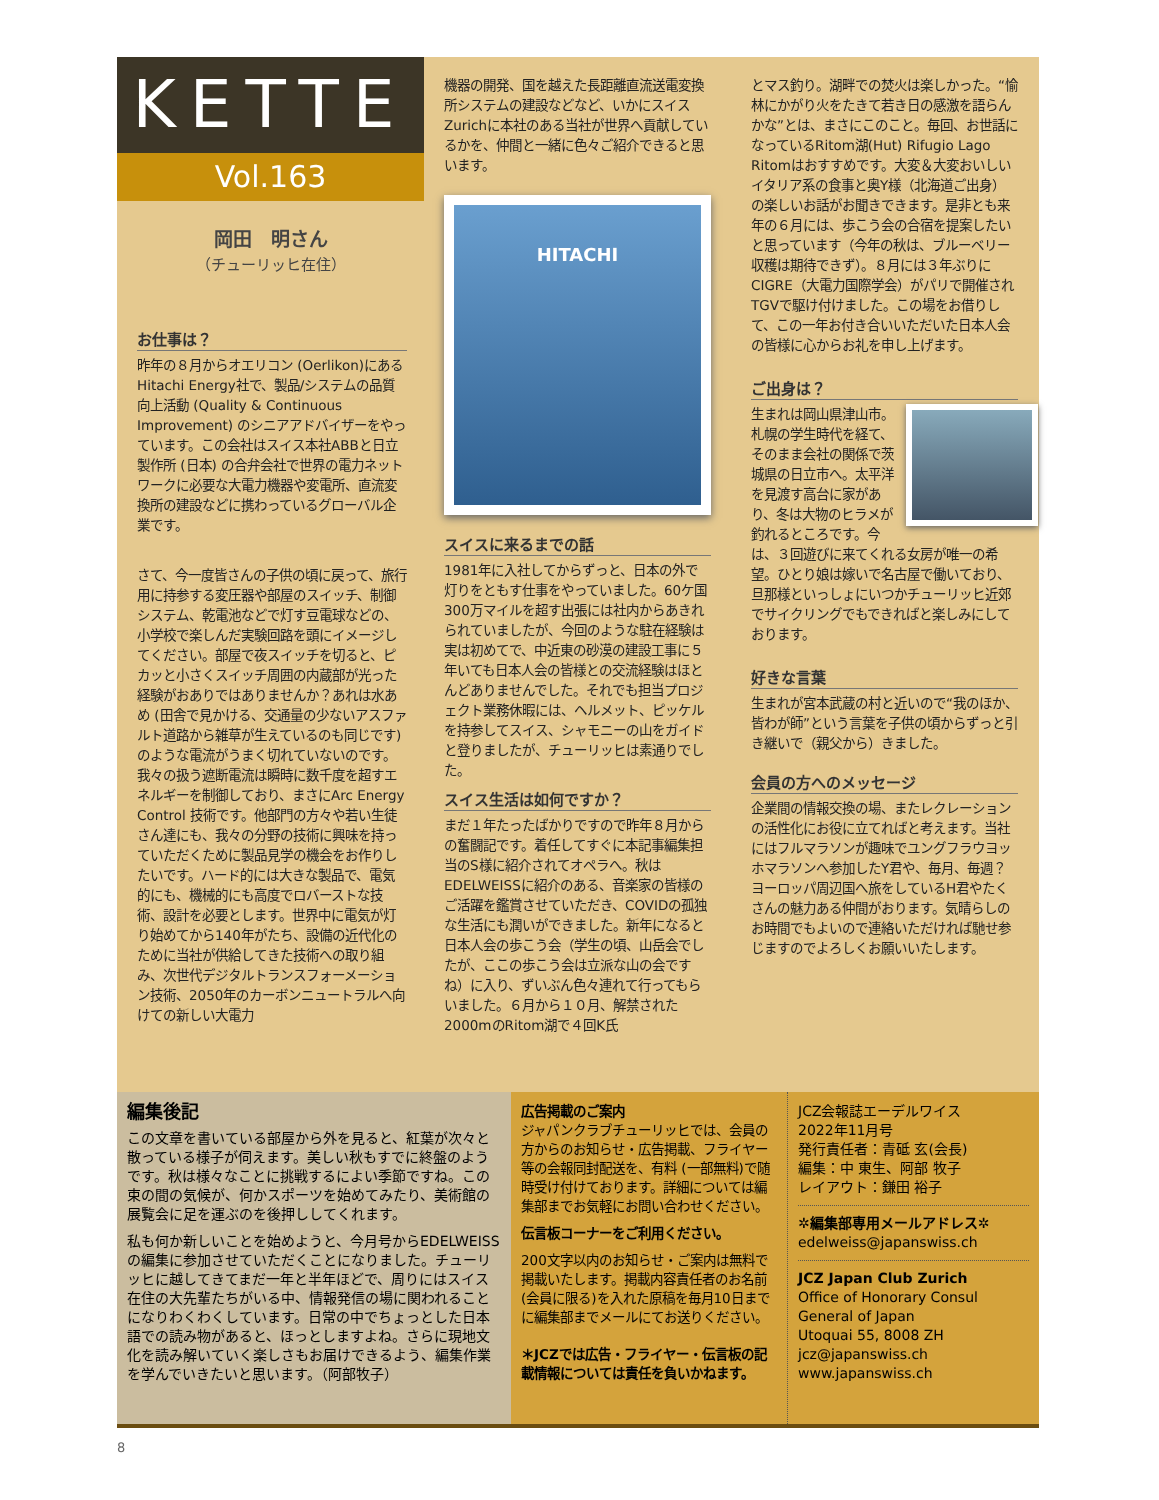KETTE
Vol.163
岡田　明さん
（チューリッヒ在住）
お仕事は？
昨年の８月からオエリコン (Oerlikon)にあるHitachi Energy社で、製品/システムの品質向上活動 (Quality & Continuous Improvement) のシニアアドバイザーをやっています。この会社はスイス本社ABBと日立製作所 (日本) の合弁会社で世界の電力ネットワークに必要な大電力機器や変電所、直流変換所の建設などに携わっているグローバル企業です。
さて、今一度皆さんの子供の頃に戻って、旅行用に持参する変圧器や部屋のスイッチ、制御システム、乾電池などで灯す豆電球などの、小学校で楽しんだ実験回路を頭にイメージしてください。部屋で夜スイッチを切ると、ピカッと小さくスイッチ周囲の内蔵部が光った経験がおありではありませんか？あれは水あめ (田舎で見かける、交通量の少ないアスファルト道路から雑草が生えているのも同じです) のような電流がうまく切れていないのです。我々の扱う遮断電流は瞬時に数千度を超すエネルギーを制御しており、まさにArc Energy Control 技術です。他部門の方々や若い生徒さん達にも、我々の分野の技術に興味を持っていただくために製品見学の機会をお作りしたいです。ハード的には大きな製品で、電気的にも、機械的にも高度でロバーストな技術、設計を必要とします。世界中に電気が灯り始めてから140年がたち、設備の近代化のために当社が供給してきた技術への取り組み、次世代デジタルトランスフォーメーション技術、2050年のカーボンニュートラルへ向けての新しい大電力
機器の開発、国を越えた長距離直流送電変換所システムの建設などなど、いかにスイスZurichに本社のある当社が世界へ貢献しているかを、仲間と一緒に色々ご紹介できると思います。
HITACHI
スイスに来るまでの話
1981年に入社してからずっと、日本の外で灯りをともす仕事をやっていました。60ケ国300万マイルを超す出張には社内からあきれられていましたが、今回のような駐在経験は実は初めてで、中近東の砂漠の建設工事に５年いても日本人会の皆様との交流経験はほとんどありませんでした。それでも担当プロジェクト業務休暇には、ヘルメット、ピッケルを持参してスイス、シャモニーの山をガイドと登りましたが、チューリッヒは素通りでした。
スイス生活は如何ですか？
まだ１年たったばかりですので昨年８月からの奮闘記です。着任してすぐに本記事編集担当のS様に紹介されてオペラへ。秋はEDELWEISSに紹介のある、音楽家の皆様のご活躍を鑑賞させていただき、COVIDの孤独な生活にも潤いができました。新年になると日本人会の歩こう会（学生の頃、山岳会でしたが、ここの歩こう会は立派な山の会ですね）に入り、ずいぶん色々連れて行ってもらいました。６月から１０月、解禁された2000mのRitom湖で４回K氏
とマス釣り。湖畔での焚火は楽しかった。“愉林にかがり火をたきて若き日の感激を語らんかな”とは、まさにこのこと。毎回、お世話になっているRitom湖(Hut) Rifugio Lago Ritomはおすすめです。大変＆大変おいしいイタリア系の食事と奥Y様（北海道ご出身）の楽しいお話がお聞きできます。是非とも来年の６月には、歩こう会の合宿を提案したいと思っています（今年の秋は、ブルーベリー収穫は期待できず）。８月には３年ぶりにCIGRE（大電力国際学会）がパリで開催されTGVで駆け付けました。この場をお借りして、この一年お付き合いいただいた日本人会の皆様に心からお礼を申し上げます。
ご出身は？
生まれは岡山県津山市。札幌の学生時代を経て、そのまま会社の関係で茨城県の日立市へ。太平洋を見渡す高台に家があり、冬は大物のヒラメが釣れるところです。今は、３回遊びに来てくれる女房が唯一の希望。ひとり娘は嫁いで名古屋で働いており、旦那様といっしょにいつかチューリッヒ近郊でサイクリングでもできればと楽しみにしております。
好きな言葉
生まれが宮本武蔵の村と近いので“我のほか、皆わが師”という言葉を子供の頃からずっと引き継いで（親父から）きました。
会員の方へのメッセージ
企業間の情報交換の場、またレクレーションの活性化にお役に立てればと考えます。当社にはフルマラソンが趣味でユングフラウヨッホマラソンへ参加したY君や、毎月、毎週？ヨーロッパ周辺国へ旅をしているH君やたくさんの魅力ある仲間がおります。気晴らしのお時間でもよいので連絡いただければ馳せ参じますのでよろしくお願いいたします。
編集後記
この文章を書いている部屋から外を見ると、紅葉が次々と散っている様子が伺えます。美しい秋もすでに終盤のようです。秋は様々なことに挑戦するによい季節ですね。この束の間の気候が、何かスポーツを始めてみたり、美術館の展覧会に足を運ぶのを後押ししてくれます。
私も何か新しいことを始めようと、今月号からEDELWEISSの編集に参加させていただくことになりました。チューリッヒに越してきてまだ一年と半年ほどで、周りにはスイス在住の大先輩たちがいる中、情報発信の場に関われることになりわくわくしています。日常の中でちょっとした日本語での読み物があると、ほっとしますよね。さらに現地文化を読み解いていく楽しさもお届けできるよう、編集作業を学んでいきたいと思います。（阿部牧子）
広告掲載のご案内
ジャパンクラブチューリッヒでは、会員の方からのお知らせ・広告掲載、フライヤー等の会報同封配送を、有料 (一部無料)で随時受け付けております。詳細については編集部までお気軽にお問い合わせください。
伝言板コーナーをご利用ください。
200文字以内のお知らせ・ご案内は無料で掲載いたします。掲載内容責任者のお名前(会員に限る)を入れた原稿を毎月10日までに編集部までメールにてお送りください。
＊JCZでは広告・フライヤー・伝言板の記載情報については責任を負いかねます。
JCZ会報誌エーデルワイス
2022年11月号
発行責任者：青砥 玄(会長)
編集：中 東生、阿部 牧子
レイアウト：鎌田 裕子
✲編集部専用メールアドレス✲
edelweiss@japanswiss.ch
JCZ Japan Club Zurich
Office of Honorary Consul
General of Japan
Utoquai 55, 8008 ZH
jcz@japanswiss.ch
www.japanswiss.ch
8